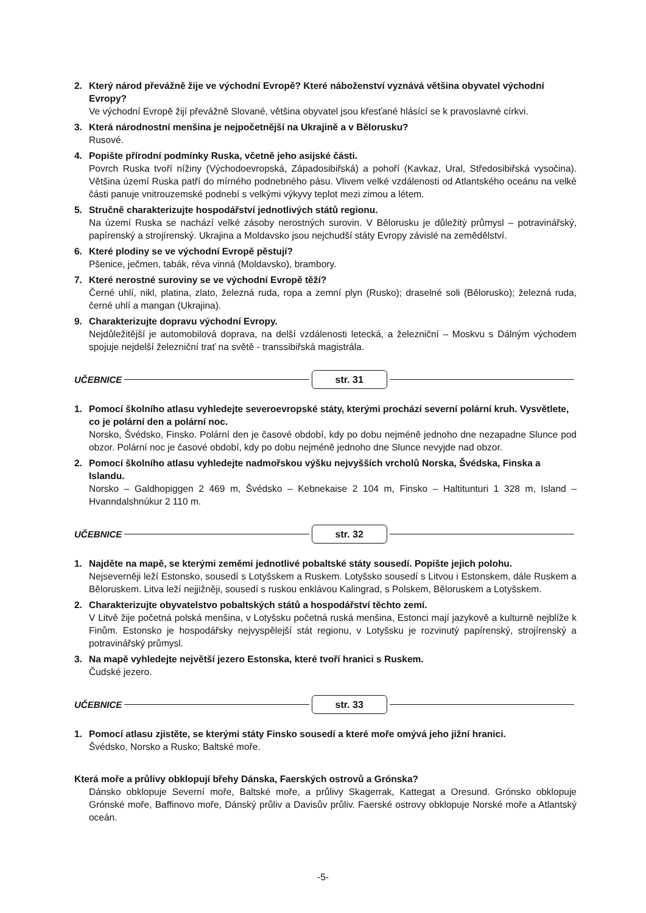2. Který národ převážně žije ve východní Evropě? Které náboženství vyznává většina obyvatel východní Evropy?
Ve východní Evropě žijí převážně Slované, většina obyvatel jsou křesťané hlásící se k pravoslavné církvi.
3. Která národnostní menšina je nejpočetnější na Ukrajině a v Bělorusku?
Rusové.
4. Popište přírodní podmínky Ruska, včetně jeho asijské části.
Povrch Ruska tvoří nížiny (Východoevropská, Západosibiřská) a pohoří (Kavkaz, Ural, Středosibiřská vysočina). Většina území Ruska patří do mírného podnebného pásu. Vlivem velké vzdálenosti od Atlantského oceánu na velké části panuje vnitrouzemské podnebí s velkými výkyvy teplot mezi zimou a létem.
5. Stručně charakterizujte hospodářství jednotlivých států regionu.
Na území Ruska se nachází velké zásoby nerostných surovin. V Bělorusku je důležitý průmysl – potravinářský, papírenský a strojírenský. Ukrajina a Moldavsko jsou nejchudší státy Evropy závislé na zemědělství.
6. Které plodiny se ve východní Evropě pěstují?
Pšenice, ječmen, tabák, réva vinná (Moldavsko), brambory.
7. Které nerostné suroviny se ve východní Evropě těží?
Černé uhlí, nikl, platina, zlato, železná ruda, ropa a zemní plyn (Rusko); draselné soli (Bělorusko); železná ruda, černé uhlí a mangan (Ukrajina).
9. Charakterizujte dopravu východní Evropy.
Nejdůležitější je automobilová doprava, na delší vzdálenosti letecká, a železniční – Moskvu s Dálným východem spojuje nejdelší železniční trať na světě - transsibiřská magistrála.
UČEBNICE
str. 31
1. Pomocí školního atlasu vyhledejte severoevropské státy, kterými prochází severní polární kruh. Vysvětlete, co je polární den a polární noc.
Norsko, Švédsko, Finsko. Polární den je časové období, kdy po dobu nejméně jednoho dne nezapadne Slunce pod obzor. Polární noc je časové období, kdy po dobu nejméně jednoho dne Slunce nevyjde nad obzor.
2. Pomocí školního atlasu vyhledejte nadmořskou výšku nejvyšších vrcholů Norska, Švédska, Finska a Islandu.
Norsko – Galdhopiggen 2 469 m, Švédsko – Kebnekaise 2 104 m, Finsko – Haltitunturi 1 328 m, Island – Hvanndalshnúkur 2 110 m.
UČEBNICE
str. 32
1. Najděte na mapě, se kterými zeměmi jednotlivé pobaltské státy sousedí. Popište jejich polohu.
Nejseverněji leží Estonsko, sousedí s Lotyšskem a Ruskem. Lotyšsko sousedí s Litvou i Estonskem, dále Ruskem a Běloruskem. Litva leží nejjižněji, sousedí s ruskou enklávou Kalingrad, s Polskem, Běloruskem a Lotyšskem.
2. Charakterizujte obyvatelstvo pobaltských států a hospodářství těchto zemí.
V Litvě žije početná polská menšina, v Lotyšsku početná ruská menšina, Estonci mají jazykově a kulturně nejblíže k Finům. Estonsko je hospodářsky nejvyspělejší stát regionu, v Lotyšsku je rozvinutý papírenský, strojírenský a potravinářský průmysl.
3. Na mapě vyhledejte největší jezero Estonska, které tvoří hranici s Ruskem.
Čudské jezero.
UČEBNICE
str. 33
1. Pomocí atlasu zjistěte, se kterými státy Finsko sousedí a které moře omývá jeho jižní hranici.
Švédsko, Norsko a Rusko; Baltské moře.
Která moře a průlivy obklopují břehy Dánska, Faerských ostrovů a Grónska?
Dánsko obklopuje Severní moře, Baltské moře, a průlivy Skagerrak, Kattegat a Oresund. Grónsko obklopuje Grónské moře, Baffinovo moře, Dánský průliv a Davisův průliv. Faerské ostrovy obklopuje Norské moře a Atlantský oceán.
-5-